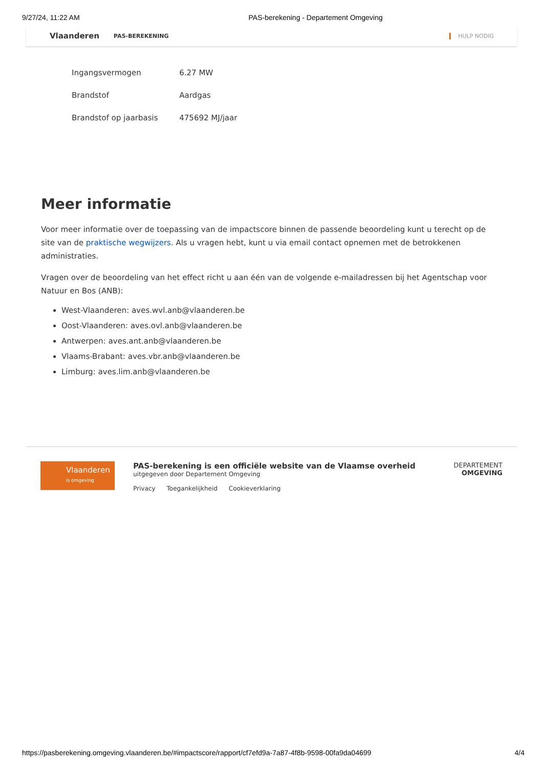9/27/24, 11:22 AM PAS-berekening - Departement Omgeving
Vlaanderen PAS-BEREKENING HULP NODIG
| Ingangsvermogen | 6.27 MW |
| Brandstof | Aardgas |
| Brandstof op jaarbasis | 475692 MJ/jaar |
Meer informatie
Voor meer informatie over de toepassing van de impactscore binnen de passende beoordeling kunt u terecht op de site van de praktische wegwijzers. Als u vragen hebt, kunt u via email contact opnemen met de betrokkenen administraties.
Vragen over de beoordeling van het effect richt u aan één van de volgende e-mailadressen bij het Agentschap voor Natuur en Bos (ANB):
West-Vlaanderen: aves.wvl.anb@vlaanderen.be
Oost-Vlaanderen: aves.ovl.anb@vlaanderen.be
Antwerpen: aves.ant.anb@vlaanderen.be
Vlaams-Brabant: aves.vbr.anb@vlaanderen.be
Limburg: aves.lim.anb@vlaanderen.be
Vlaanderen
is omgeving
PAS-berekening is een officiële website van de Vlaamse overheid
uitgegeven door Departement Omgeving
Privacy Toegankelijkheid Cookieverklaring
DEPARTEMENT
OMGEVING
https://pasberekening.omgeving.vlaanderen.be/#impactscore/rapport/cf7efd9a-7a87-4f8b-9598-00fa9da04699 4/4